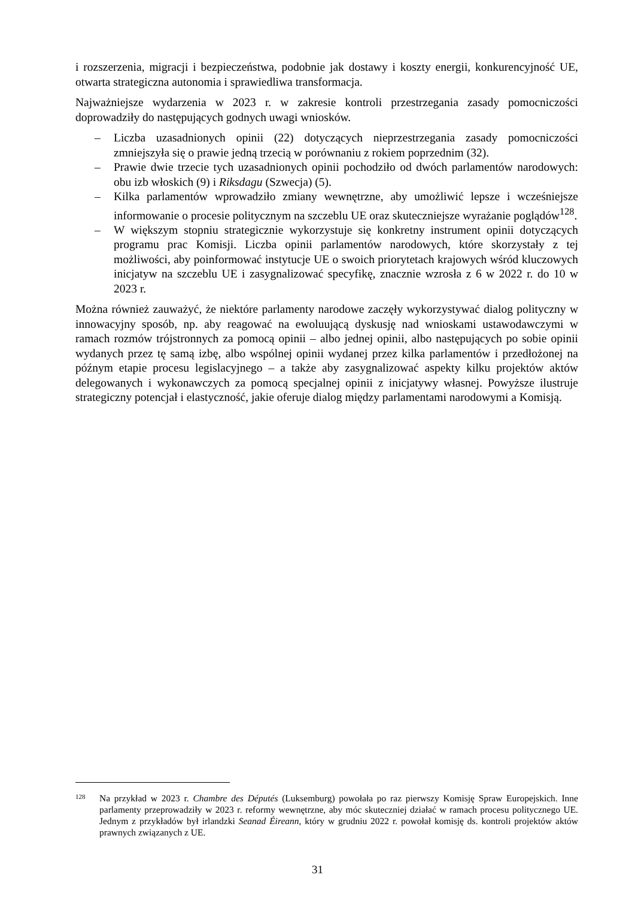i rozszerzenia, migracji i bezpieczeństwa, podobnie jak dostawy i koszty energii, konkurencyjność UE, otwarta strategiczna autonomia i sprawiedliwa transformacja.
Najważniejsze wydarzenia w 2023 r. w zakresie kontroli przestrzegania zasady pomocniczości doprowadziły do następujących godnych uwagi wniosków.
– Liczba uzasadnionych opinii (22) dotyczących nieprzestrzegania zasady pomocniczości zmniejszyła się o prawie jedną trzecią w porównaniu z rokiem poprzednim (32).
– Prawie dwie trzecie tych uzasadnionych opinii pochodziło od dwóch parlamentów narodowych: obu izb włoskich (9) i Riksdagu (Szwecja) (5).
– Kilka parlamentów wprowadziło zmiany wewnętrzne, aby umożliwić lepsze i wcześniejsze informowanie o procesie politycznym na szczeblu UE oraz skuteczniejsze wyrażanie poglądów<sup>128</sup>.
– W większym stopniu strategicznie wykorzystuje się konkretny instrument opinii dotyczących programu prac Komisji. Liczba opinii parlamentów narodowych, które skorzystały z tej możliwości, aby poinformować instytucje UE o swoich priorytetach krajowych wśród kluczowych inicjatyw na szczeblu UE i zasygnalizować specyfikę, znacznie wzrosła z 6 w 2022 r. do 10 w 2023 r.
Można również zauważyć, że niektóre parlamenty narodowe zaczęły wykorzystywać dialog polityczny w innowacyjny sposób, np. aby reagować na ewoluującą dyskusję nad wnioskami ustawodawczymi w ramach rozmów trójstronnych za pomocą opinii – albo jednej opinii, albo następujących po sobie opinii wydanych przez tę samą izbę, albo wspólnej opinii wydanej przez kilka parlamentów i przedłożonej na późnym etapie procesu legislacyjnego – a także aby zasygnalizować aspekty kilku projektów aktów delegowanych i wykonawczych za pomocą specjalnej opinii z inicjatywy własnej. Powyższe ilustruje strategiczny potencjał i elastyczność, jakie oferuje dialog między parlamentami narodowymi a Komisją.
128 Na przykład w 2023 r. Chambre des Députés (Luksemburg) powołała po raz pierwszy Komisję Spraw Europejskich. Inne parlamenty przeprowadziły w 2023 r. reformy wewnętrzne, aby móc skuteczniej działać w ramach procesu politycznego UE. Jednym z przykładów był irlandzki Seanad Éireann, który w grudniu 2022 r. powołał komisję ds. kontroli projektów aktów prawnych związanych z UE.
31